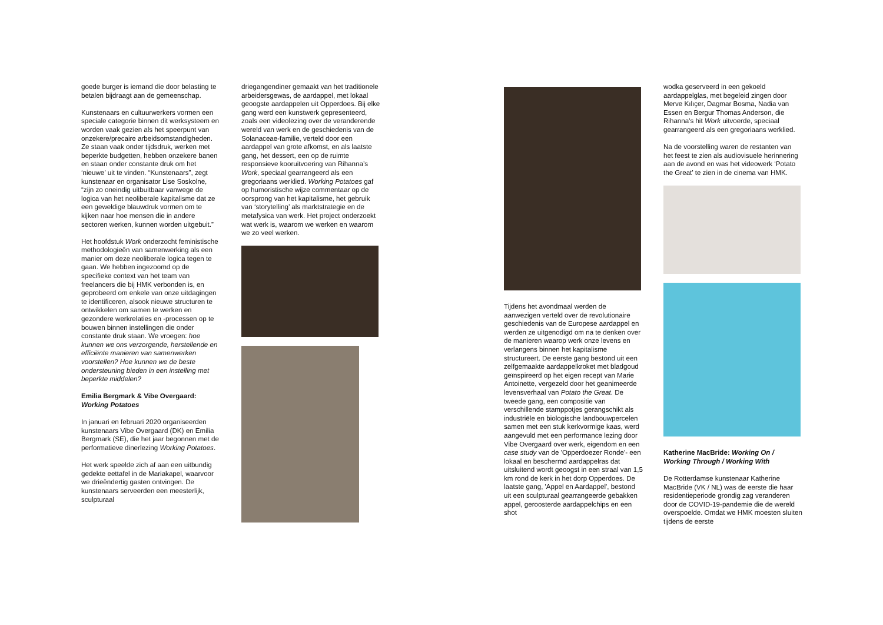goede burger is iemand die door belasting te betalen bijdraagt aan de gemeenschap.
Kunstenaars en cultuurwerkers vormen een speciale categorie binnen dit werksysteem en worden vaak gezien als het speerpunt van onzekere/precaire arbeidsomstandigheden. Ze staan vaak onder tijdsdruk, werken met beperkte budgetten, hebben onzekere banen en staan onder constante druk om het ‘nieuwe’ uit te vinden. “Kunstenaars”, zegt kunstenaar en organisator Lise Soskolne, “zijn zo oneindig uitbuitbaar vanwege de logica van het neoliberale kapitalisme dat ze een geweldige blauwdruk vormen om te kijken naar hoe mensen die in andere sectoren werken, kunnen worden uitgebuit.”
Het hoofdstuk Work onderzocht feministische methodologieën van samenwerking als een manier om deze neoliberale logica tegen te gaan. We hebben ingezoomd op de specifieke context van het team van freelancers die bij HMK verbonden is, en geprobeerd om enkele van onze uitdagingen te identificeren, alsook nieuwe structuren te ontwikkelen om samen te werken en gezondere werkrelaties en -processen op te bouwen binnen instellingen die onder constante druk staan. We vroegen: hoe kunnen we ons verzorgende, herstellende en efficiënte manieren van samenwerken voorstellen? Hoe kunnen we de beste ondersteuning bieden in een instelling met beperkte middelen?
Emilia Bergmark & Vibe Overgaard:
Working Potatoes
In januari en februari 2020 organiseerden kunstenaars Vibe Overgaard (DK) en Emilia Bergmark (SE), die het jaar begonnen met de performatieve dinerlezing Working Potatoes.
Het werk speelde zich af aan een uitbundig gedekte eettafel in de Mariakapel, waarvoor we drieëndertig gasten ontvingen. De kunstenaars serveerden een meesterlijk, sculpturaal
driegangendiner gemaakt van het traditionele arbeidersgewas, de aardappel, met lokaal geoogste aardappelen uit Opperdoes. Bij elke gang werd een kunstwerk gepresenteerd, zoals een videolezing over de veranderende wereld van werk en de geschiedenis van de Solanaceae-familie, verteld door een aardappel van grote afkomst, en als laatste gang, het dessert, een op de ruimte responsieve kooruitvoering van Rihanna’s Work, speciaal gearrangeerd als een gregoriaans werklied. Working Potatoes gaf op humoristische wijze commentaar op de oorsprong van het kapitalisme, het gebruik van ‘storytelling’ als marktstrategie en de metafysica van werk. Het project onderzoekt wat werk is, waarom we werken en waarom we zo veel werken.
Tijdens het avondmaal werden de aanwezigen verteld over de revolutionaire geschiedenis van de Europese aardappel en werden ze uitgenodigd om na te denken over de manieren waarop werk onze levens en verlangens binnen het kapitalisme structureert. De eerste gang bestond uit een zelfgemaakte aardappelkroket met bladgoud geïnspireerd op het eigen recept van Marie Antoinette, vergezeld door het geanimeerde levensverhaal van Potato the Great. De tweede gang, een compositie van verschillende stamppotjes gerangschikt als industriële en biologische landbouwpercelen samen met een stuk kerkvormige kaas, werd aangevuld met een performance lezing door Vibe Overgaard over werk, eigendom en een case study van de 'Opperdoezer Ronde'- een lokaal en beschermd aardappelras dat uitsluitend wordt geoogst in een straal van 1,5 km rond de kerk in het dorp Opperdoes. De laatste gang, 'Appel en Aardappel', bestond uit een sculpturaal gearrangeerde gebakken appel, geroosterde aardappelchips en een shot
wodka geserveerd in een gekoeld aardappelglas, met begeleid zingen door Merve Kılıçer, Dagmar Bosma, Nadia van Essen en Bergur Thomas Anderson, die Rihanna's hit Work uitvoerde, speciaal gearrangeerd als een gregoriaans werklied.
Na de voorstelling waren de restanten van het feest te zien als audiovisuele herinnering aan de avond en was het videowerk ‘Potato the Great’ te zien in de cinema van HMK.
Katherine MacBride: Working On / Working Through / Working With
De Rotterdamse kunstenaar Katherine MacBride (VK / NL) was de eerste die haar residentieperiode grondig zag veranderen door de COVID-19-pandemie die de wereld overspoelde. Omdat we HMK moesten sluiten tijdens de eerste